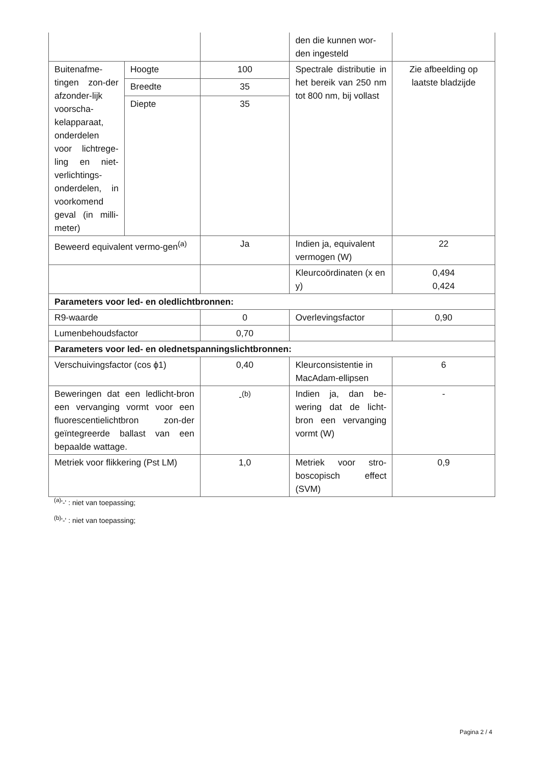| | | | den die kunnen wor-den ingesteld | |
| Buitenafme-tingen zon-der afzonder-lijk voorscha-kelapparaat, onderdelen voor lichtrege-ling en niet-verlichtings-onderdelen, in voorkomend geval (in milli-meter) | Hoogte | 100 | Spectrale distributie in het bereik van 250 nm tot 800 nm, bij vollast | Zie afbeelding op laatste bladzijde |
| | Breedte | 35 | | |
| | Diepte | 35 | | |
| Beweerd equivalent vermo-gen<sup>(a)</sup> | | Ja | Indien ja, equivalent vermogen (W) | 22 |
| | | | Kleurcoördinaten (x en y) | 0,494 0,424 |
| Parameters voor led- en oledlichtbronnen: | | | | |
| R9-waarde | | 0 | Overlevingsfactor | 0,90 |
| Lumenbehoudsfactor | | 0,70 | | |
| Parameters voor led- en olednetspanningslichtbronnen: | | | | |
| Verschuivingsfactor (cos ϕ1) | | 0,40 | Kleurconsistentie in MacAdam-ellipsen | 6 |
| Beweringen dat een ledlicht-bron een vervanging vormt voor een fluorescentielichtbron zon-der geïntegreerde ballast van een bepaalde wattage. | | -<sup>(b)</sup> | Indien ja, dan be-wering dat de licht-bron een vervanging vormt (W) | - |
| Metriek voor flikkering (Pst LM) | | 1,0 | Metriek voor stro-boscopisch effect (SVM) | 0,9 |
<sup>(a)</sup> '-' : niet van toepassing;
<sup>(b)</sup> '-' : niet van toepassing;
Pagina 2 / 4